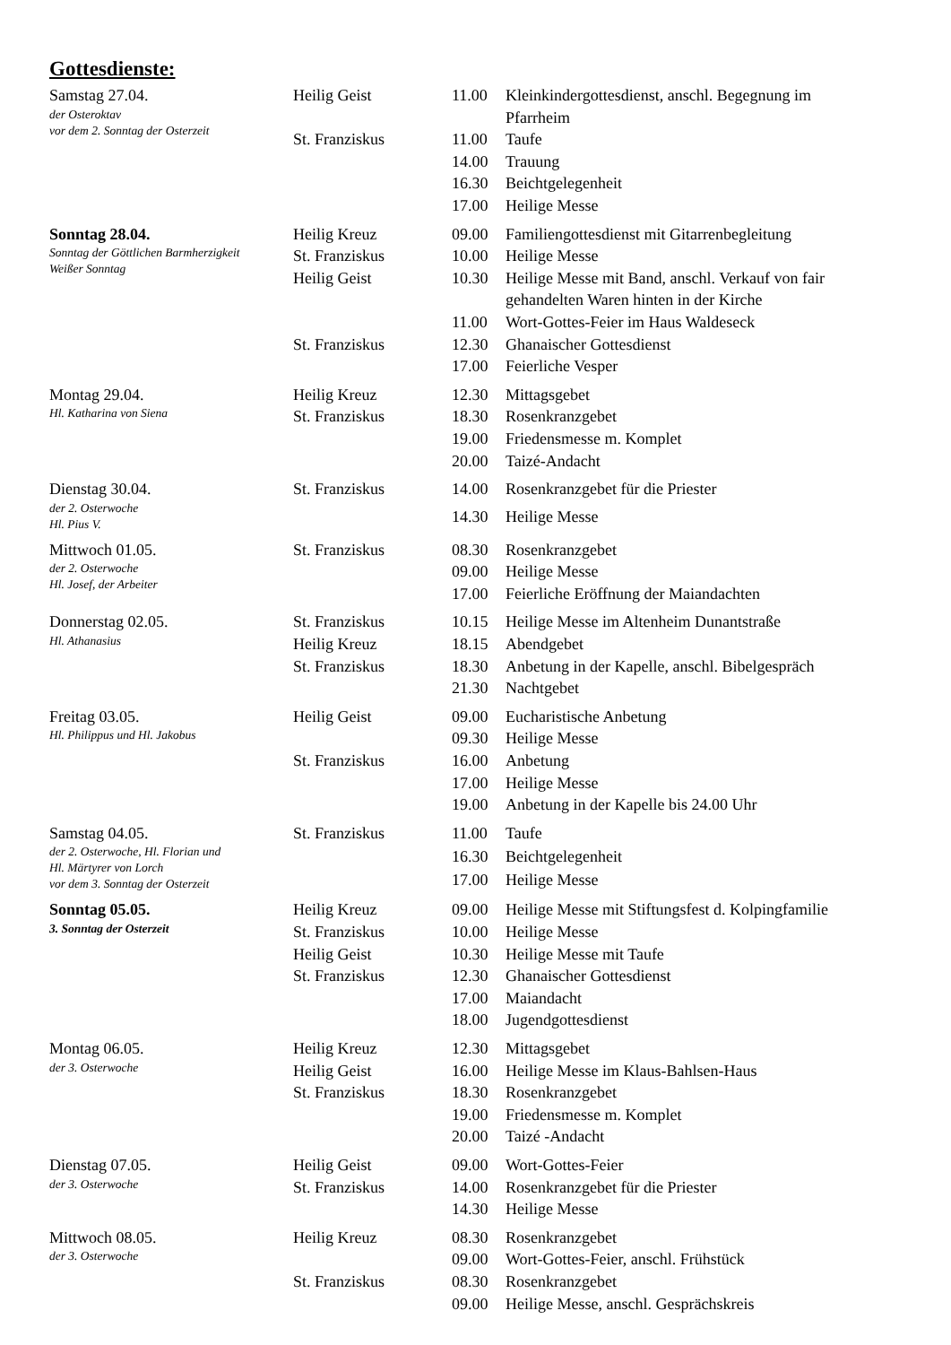Gottesdienste:
| Samstag 27.04. der Osteroktav vor dem 2. Sonntag der Osterzeit | Heilig Geist | 11.00 | Kleinkindergottesdienst, anschl. Begegnung im |
| | | | Pfarrheim |
| | St. Franziskus | 11.00 | Taufe |
| | | 14.00 | Trauung |
| | | 16.30 | Beichtgelegenheit |
| | | 17.00 | Heilige Messe |
| Sonntag 28.04. Sonntag der Göttlichen Barmherzigkeit Weißer Sonntag | Heilig Kreuz | 09.00 | Familiengottesdienst mit Gitarrenbegleitung |
| | St. Franziskus | 10.00 | Heilige Messe |
| | Heilig Geist | 10.30 | Heilige Messe mit Band, anschl. Verkauf von fair |
| | | | gehandelten Waren hinten in der Kirche |
| | | 11.00 | Wort-Gottes-Feier im Haus Waldeseck |
| | St. Franziskus | 12.30 | Ghanaischer Gottesdienst |
| | | 17.00 | Feierliche Vesper |
| Montag 29.04. Hl. Katharina von Siena | Heilig Kreuz | 12.30 | Mittagsgebet |
| | St. Franziskus | 18.30 | Rosenkranzgebet |
| | | 19.00 | Friedensmesse m. Komplet |
| | | 20.00 | Taizé-Andacht |
| Dienstag 30.04. der 2. Osterwoche Hl. Pius V. | St. Franziskus | 14.00 | Rosenkranzgebet für die Priester |
| | | 14.30 | Heilige Messe |
| Mittwoch 01.05. der 2. Osterwoche Hl. Josef, der Arbeiter | St. Franziskus | 08.30 | Rosenkranzgebet |
| | | 09.00 | Heilige Messe |
| | | 17.00 | Feierliche Eröffnung der Maiandachten |
| Donnerstag 02.05. Hl. Athanasius | St. Franziskus | 10.15 | Heilige Messe im Altenheim Dunantstraße |
| | Heilig Kreuz | 18.15 | Abendgebet |
| | St. Franziskus | 18.30 | Anbetung in der Kapelle, anschl. Bibelgespräch |
| | | 21.30 | Nachtgebet |
| Freitag 03.05. Hl. Philippus und Hl. Jakobus | Heilig Geist | 09.00 | Eucharistische Anbetung |
| | | 09.30 | Heilige Messe |
| | St. Franziskus | 16.00 | Anbetung |
| | | 17.00 | Heilige Messe |
| | | 19.00 | Anbetung in der Kapelle bis 24.00 Uhr |
| Samstag 04.05. der 2. Osterwoche, Hl. Florian und Hl. Märtyrer von Lorch vor dem 3. Sonntag der Osterzeit | St. Franziskus | 11.00 | Taufe |
| | | 16.30 | Beichtgelegenheit |
| | | 17.00 | Heilige Messe |
| Sonntag 05.05. 3. Sonntag der Osterzeit | Heilig Kreuz | 09.00 | Heilige Messe mit Stiftungsfest d. Kolpingfamilie |
| | St. Franziskus | 10.00 | Heilige Messe |
| | Heilig Geist | 10.30 | Heilige Messe mit Taufe |
| | St. Franziskus | 12.30 | Ghanaischer Gottesdienst |
| | | 17.00 | Maiandacht |
| | | 18.00 | Jugendgottesdienst |
| Montag 06.05. der 3. Osterwoche | Heilig Kreuz | 12.30 | Mittagsgebet |
| | Heilig Geist | 16.00 | Heilige Messe im Klaus-Bahlsen-Haus |
| | St. Franziskus | 18.30 | Rosenkranzgebet |
| | | 19.00 | Friedensmesse m. Komplet |
| | | 20.00 | Taizé -Andacht |
| Dienstag 07.05. der 3. Osterwoche | Heilig Geist | 09.00 | Wort-Gottes-Feier |
| | St. Franziskus | 14.00 | Rosenkranzgebet für die Priester |
| | | 14.30 | Heilige Messe |
| Mittwoch 08.05. der 3. Osterwoche | Heilig Kreuz | 08.30 | Rosenkranzgebet |
| | | 09.00 | Wort-Gottes-Feier, anschl. Frühstück |
| | St. Franziskus | 08.30 | Rosenkranzgebet |
| | | 09.00 | Heilige Messe, anschl. Gesprächskreis |